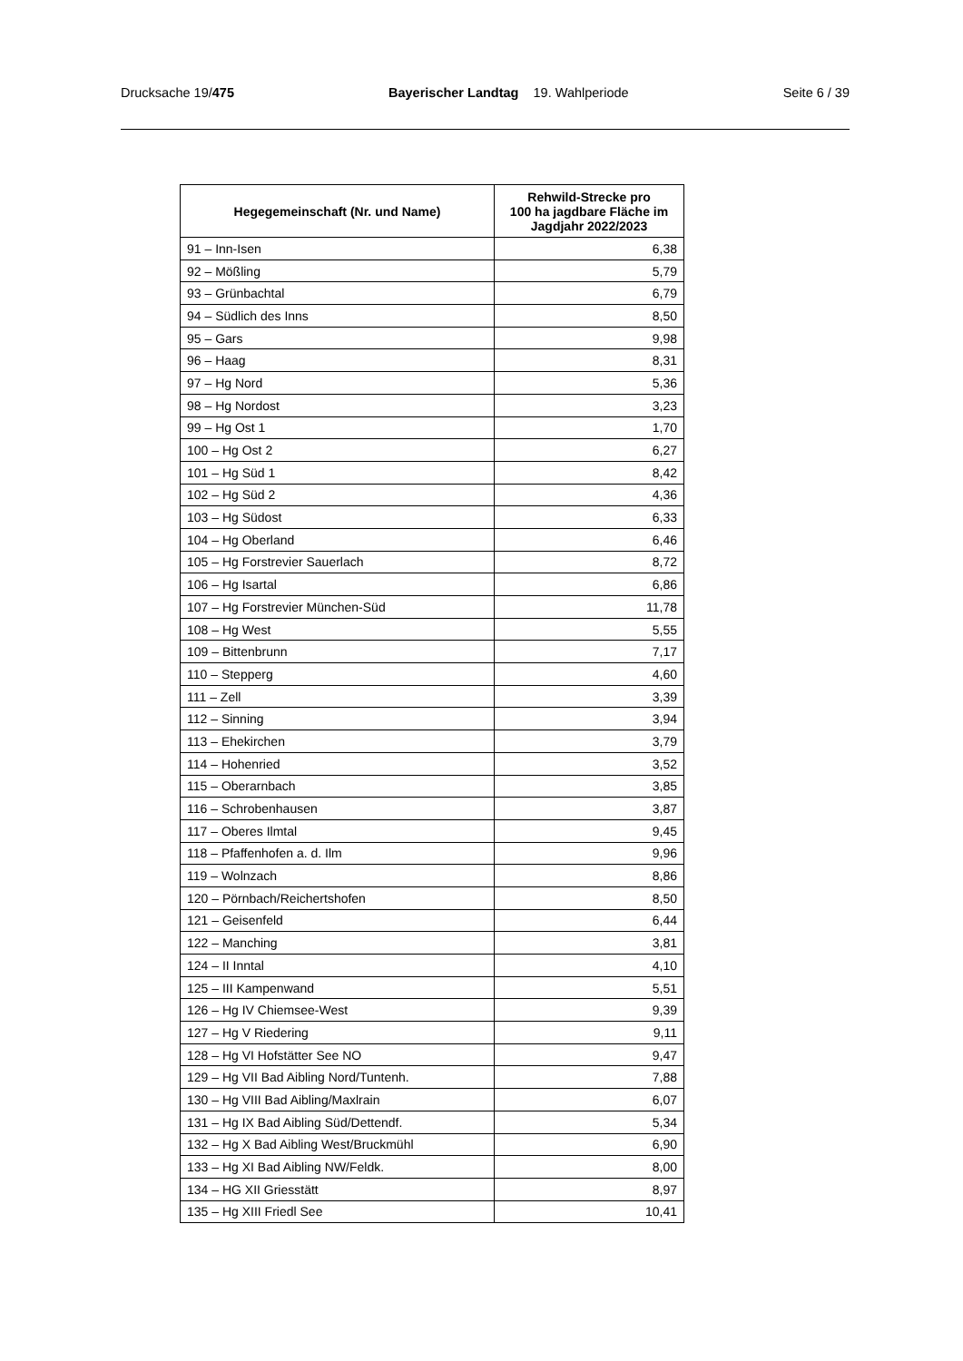Drucksache 19/475 Bayerischer Landtag 19. Wahlperiode Seite 6 / 39
| Hegegemeinschaft (Nr. und Name) | Rehwild-Strecke pro 100 ha jagdbare Fläche im Jagdjahr 2022/2023 |
| --- | --- |
| 91 – Inn-Isen | 6,38 |
| 92 – Mößling | 5,79 |
| 93 – Grünbachtal | 6,79 |
| 94 – Südlich des Inns | 8,50 |
| 95 – Gars | 9,98 |
| 96 – Haag | 8,31 |
| 97 – Hg Nord | 5,36 |
| 98 – Hg Nordost | 3,23 |
| 99 – Hg Ost 1 | 1,70 |
| 100 – Hg Ost 2 | 6,27 |
| 101 – Hg Süd 1 | 8,42 |
| 102 – Hg Süd 2 | 4,36 |
| 103 – Hg Südost | 6,33 |
| 104 – Hg Oberland | 6,46 |
| 105 – Hg Forstrevier Sauerlach | 8,72 |
| 106 – Hg Isartal | 6,86 |
| 107 – Hg Forstrevier München-Süd | 11,78 |
| 108 – Hg West | 5,55 |
| 109 – Bittenbrunn | 7,17 |
| 110 – Stepperg | 4,60 |
| 111 – Zell | 3,39 |
| 112 – Sinning | 3,94 |
| 113 – Ehekirchen | 3,79 |
| 114 – Hohenried | 3,52 |
| 115 – Oberarnbach | 3,85 |
| 116 – Schrobenhausen | 3,87 |
| 117 – Oberes Ilmtal | 9,45 |
| 118 – Pfaffenhofen a. d. Ilm | 9,96 |
| 119 – Wolnzach | 8,86 |
| 120 – Pörnbach/Reichertshofen | 8,50 |
| 121 – Geisenfeld | 6,44 |
| 122 – Manching | 3,81 |
| 124 – II Inntal | 4,10 |
| 125 – III Kampenwand | 5,51 |
| 126 – Hg IV Chiemsee-West | 9,39 |
| 127 – Hg V Riedering | 9,11 |
| 128 – Hg VI Hofstätter See NO | 9,47 |
| 129 – Hg VII Bad Aibling Nord/Tuntenh. | 7,88 |
| 130 – Hg VIII Bad Aibling/Maxlrain | 6,07 |
| 131 – Hg IX Bad Aibling Süd/Dettendf. | 5,34 |
| 132 – Hg X Bad Aibling West/Bruckmühl | 6,90 |
| 133 – Hg XI Bad Aibling NW/Feldk. | 8,00 |
| 134 – HG XII Griesstätt | 8,97 |
| 135 – Hg XIII Friedl See | 10,41 |